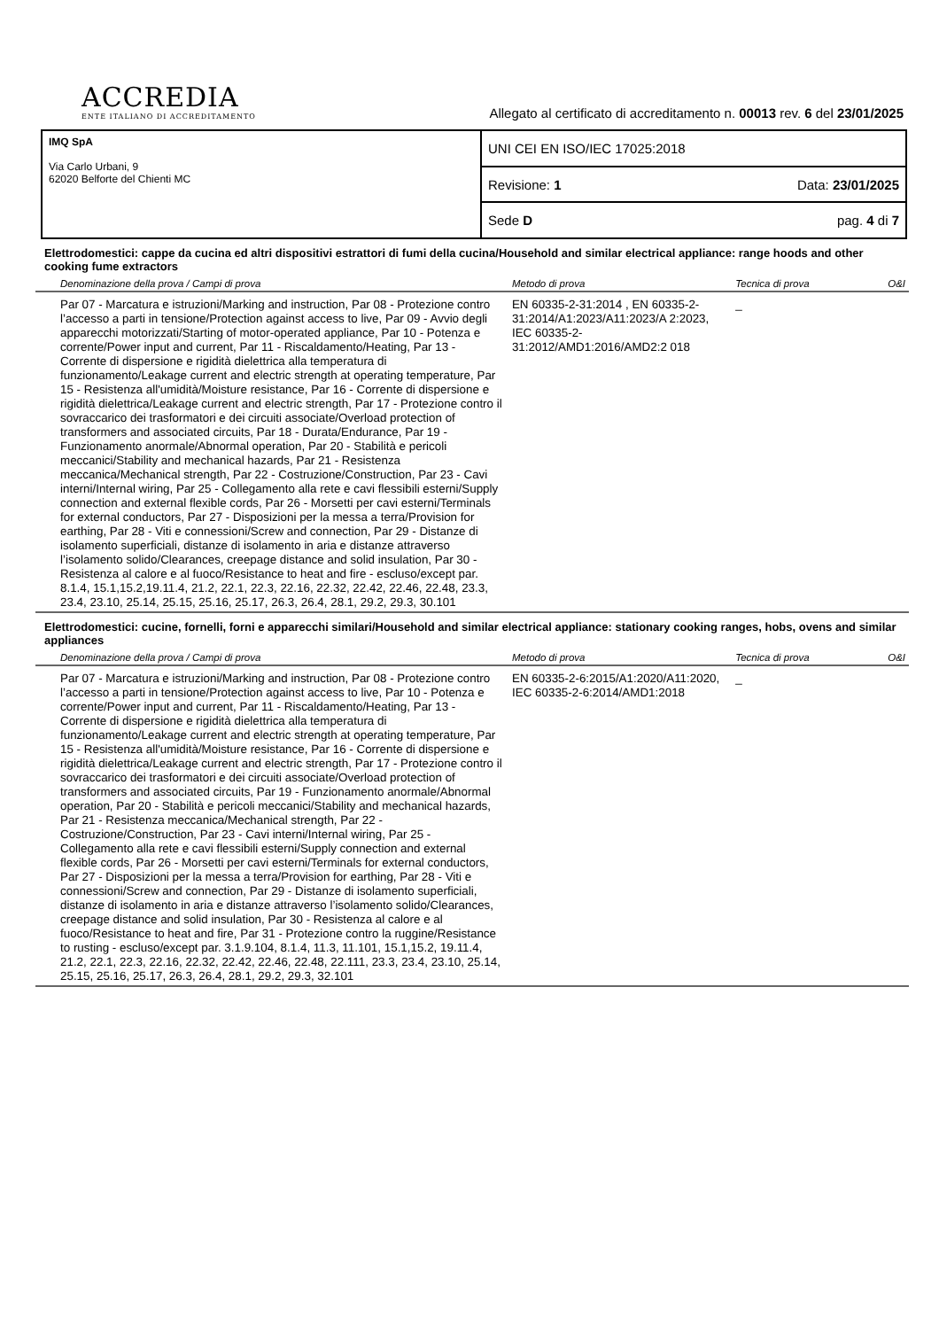ACCREDIA
ENTE ITALIANO DI ACCREDITAMENTO
Allegato al certificato di accreditamento n. 00013 rev. 6 del 23/01/2025
IMQ SpA
Via Carlo Urbani, 9
62020 Belforte del Chienti MC
UNI CEI EN ISO/IEC 17025:2018
Revisione: 1 Data: 23/01/2025
Sede D pag. 4 di 7
Elettrodomestici: cappe da cucina ed altri dispositivi estrattori di fumi della cucina/Household and similar electrical appliance: range hoods and other cooking fume extractors
| Denominazione della prova / Campi di prova | Metodo di prova | Tecnica di prova | O&I |
| --- | --- | --- | --- |
| Par 07 - Marcatura e istruzioni/Marking and instruction, Par 08 - Protezione contro l’accesso a parti in tensione/Protection against access to live, Par 09 - Avvio degli apparecchi motorizzati/Starting of motor-operated appliance, Par 10 - Potenza e corrente/Power input and current, Par 11 - Riscaldamento/Heating, Par 13 - Corrente di dispersione e rigidità dielettrica alla temperatura di funzionamento/Leakage current and electric strength at operating temperature, Par 15 - Resistenza all'umidità/Moisture resistance, Par 16 - Corrente di dispersione e rigidità dielettrica/Leakage current and electric strength, Par 17 - Protezione contro il sovraccarico dei trasformatori e dei circuiti associate/Overload protection of transformers and associated circuits, Par 18 - Durata/Endurance, Par 19 - Funzionamento anormale/Abnormal operation, Par 20 - Stabilità e pericoli meccanici/Stability and mechanical hazards, Par 21 - Resistenza meccanica/Mechanical strength, Par 22 - Costruzione/Construction, Par 23 - Cavi interni/Internal wiring, Par 25 - Collegamento alla rete e cavi flessibili esterni/Supply connection and external flexible cords, Par 26 - Morsetti per cavi esterni/Terminals for external conductors, Par 27 - Disposizioni per la messa a terra/Provision for earthing, Par 28 - Viti e connessioni/Screw and connection, Par 29 - Distanze di isolamento superficiali, distanze di isolamento in aria e distanze attraverso l’isolamento solido/Clearances, creepage distance and solid insulation, Par 30 - Resistenza al calore e al fuoco/Resistance to heat and fire - escluso/except par. 8.1.4, 15.1,15.2,19.11.4, 21.2, 22.1, 22.3, 22.16, 22.32, 22.42, 22.46, 22.48, 23.3, 23.4, 23.10, 25.14, 25.15, 25.16, 25.17, 26.3, 26.4, 28.1, 29.2, 29.3, 30.101 | EN 60335-2-31:2014 , EN 60335-2-31:2014/A1:2023/A11:2023/A 2:2023, IEC 60335-2-31:2012/AMD1:2016/AMD2:2 018 | _ | |
Elettrodomestici: cucine, fornelli, forni e apparecchi similari/Household and similar electrical appliance: stationary cooking ranges, hobs, ovens and similar appliances
| Denominazione della prova / Campi di prova | Metodo di prova | Tecnica di prova | O&I |
| --- | --- | --- | --- |
| Par 07 - Marcatura e istruzioni/Marking and instruction, Par 08 - Protezione contro l’accesso a parti in tensione/Protection against access to live, Par 10 - Potenza e corrente/Power input and current, Par 11 - Riscaldamento/Heating, Par 13 - Corrente di dispersione e rigidità dielettrica alla temperatura di funzionamento/Leakage current and electric strength at operating temperature, Par 15 - Resistenza all'umidità/Moisture resistance, Par 16 - Corrente di dispersione e rigidità dielettrica/Leakage current and electric strength, Par 17 - Protezione contro il sovraccarico dei trasformatori e dei circuiti associate/Overload protection of transformers and associated circuits, Par 19 - Funzionamento anormale/Abnormal operation, Par 20 - Stabilità e pericoli meccanici/Stability and mechanical hazards, Par 21 - Resistenza meccanica/Mechanical strength, Par 22 - Costruzione/Construction, Par 23 - Cavi interni/Internal wiring, Par 25 - Collegamento alla rete e cavi flessibili esterni/Supply connection and external flexible cords, Par 26 - Morsetti per cavi esterni/Terminals for external conductors, Par 27 - Disposizioni per la messa a terra/Provision for earthing, Par 28 - Viti e connessioni/Screw and connection, Par 29 - Distanze di isolamento superficiali, distanze di isolamento in aria e distanze attraverso l’isolamento solido/Clearances, creepage distance and solid insulation, Par 30 - Resistenza al calore e al fuoco/Resistance to heat and fire, Par 31 - Protezione contro la ruggine/Resistance to rusting - escluso/except par. 3.1.9.104, 8.1.4, 11.3, 11.101, 15.1,15.2, 19.11.4, 21.2, 22.1, 22.3, 22.16, 22.32, 22.42, 22.46, 22.48, 22.111, 23.3, 23.4, 23.10, 25.14, 25.15, 25.16, 25.17, 26.3, 26.4, 28.1, 29.2, 29.3, 32.101 | EN 60335-2-6:2015/A1:2020/A11:2020, IEC 60335-2-6:2014/AMD1:2018 | _ | |